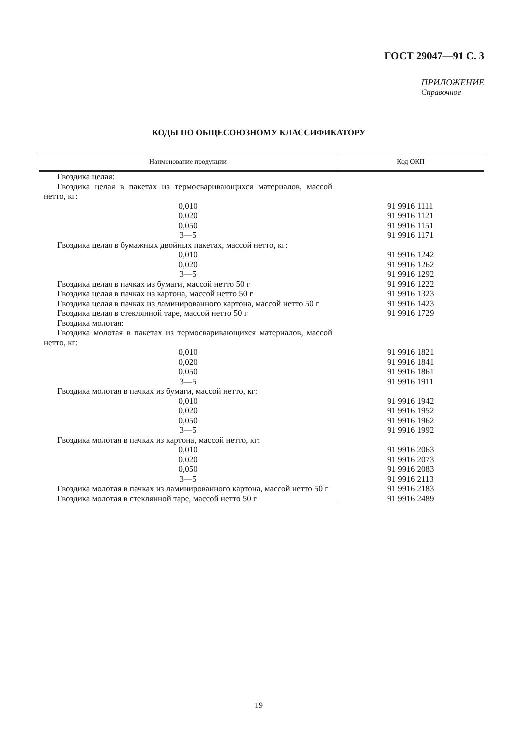ГОСТ 29047—91 С. 3
ПРИЛОЖЕНИЕ
Справочное
КОДЫ ПО ОБЩЕСОЮЗНОМУ КЛАССИФИКАТОРУ
| Наименование продукции | Код ОКП |
| --- | --- |
| Гвоздика целая: | |
| Гвоздика целая в пакетах из термосваривающихся материалов, массой нетто, кг: | |
| 0,010 | 91 9916 1111 |
| 0,020 | 91 9916 1121 |
| 0,050 | 91 9916 1151 |
| 3—5 | 91 9916 1171 |
| Гвоздика целая в бумажных двойных пакетах, массой нетто, кг: | |
| 0,010 | 91 9916 1242 |
| 0,020 | 91 9916 1262 |
| 3—5 | 91 9916 1292 |
| Гвоздика целая в пачках из бумаги, массой нетто 50 г | 91 9916 1222 |
| Гвоздика целая в пачках из картона, массой нетто 50 г | 91 9916 1323 |
| Гвоздика целая в пачках из ламинированного картона, массой нетто 50 г | 91 9916 1423 |
| Гвоздика целая в стеклянной таре, массой нетто 50 г | 91 9916 1729 |
| Гвоздика молотая: | |
| Гвоздика молотая в пакетах из термосваривающихся материалов, массой нетто, кг: | |
| 0,010 | 91 9916 1821 |
| 0,020 | 91 9916 1841 |
| 0,050 | 91 9916 1861 |
| 3—5 | 91 9916 1911 |
| Гвоздика молотая в пачках из бумаги, массой нетто, кг: | |
| 0,010 | 91 9916 1942 |
| 0,020 | 91 9916 1952 |
| 0,050 | 91 9916 1962 |
| 3—5 | 91 9916 1992 |
| Гвоздика молотая в пачках из картона, массой нетто, кг: | |
| 0,010 | 91 9916 2063 |
| 0,020 | 91 9916 2073 |
| 0,050 | 91 9916 2083 |
| 3—5 | 91 9916 2113 |
| Гвоздика молотая в пачках из ламинированного картона, массой нетто 50 г | 91 9916 2183 |
| Гвоздика молотая в стеклянной таре, массой нетто 50 г | 91 9916 2489 |
19